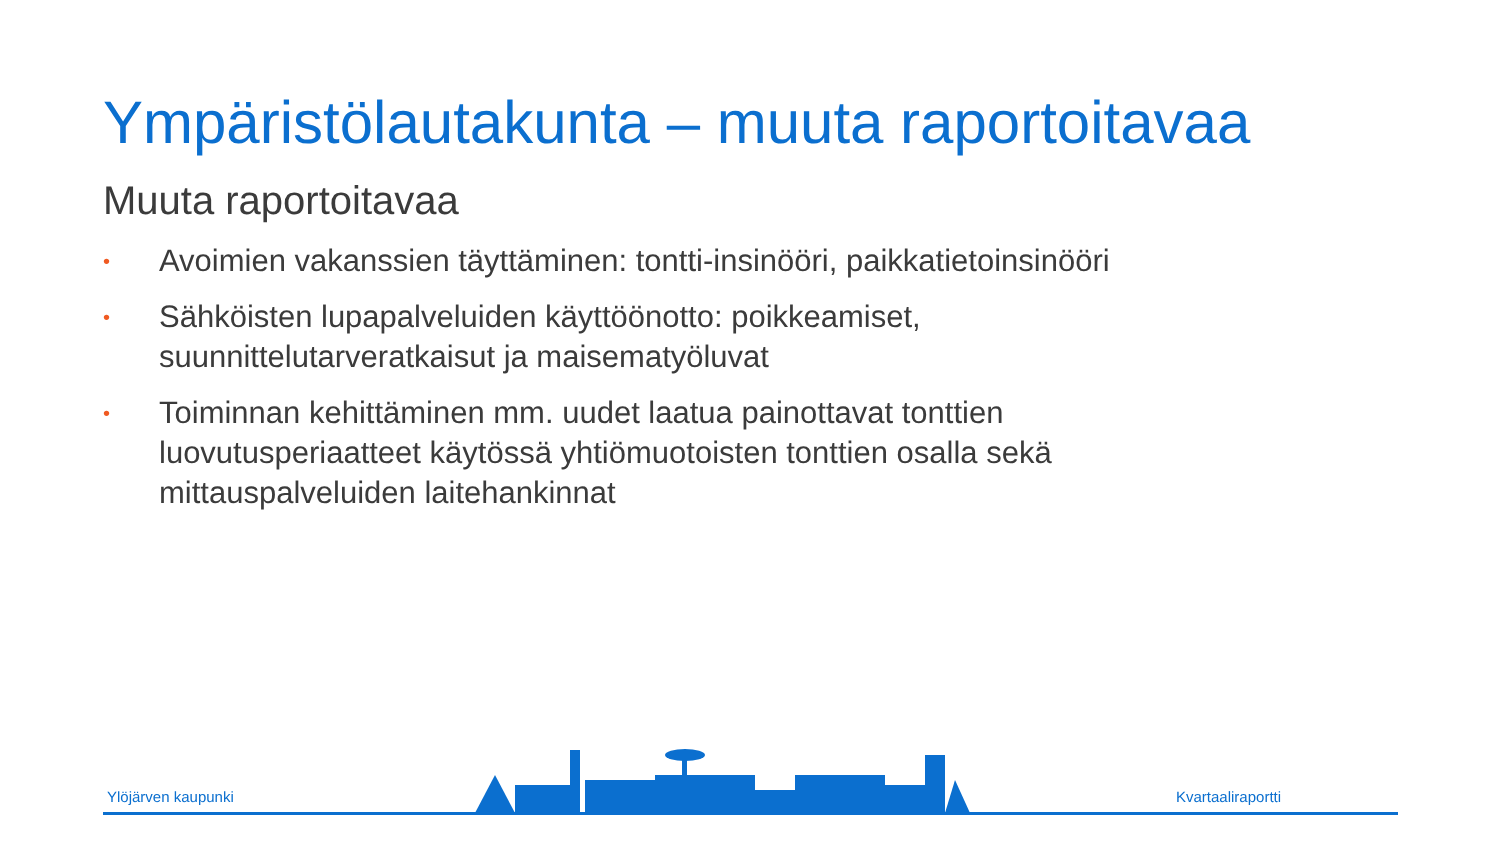Ympäristölautakunta – muuta raportoitavaa
Muuta raportoitavaa
• Avoimien vakanssien täyttäminen: tontti-insinööri, paikkatietoinsinööri
• Sähköisten lupapalveluiden käyttöönotto: poikkeamiset, suunnittelutarveratkaisut ja maisematyöluvat
• Toiminnan kehittäminen mm. uudet laatua painottavat tonttien luovutusperiaatteet käytössä yhtiömuotoisten tonttien osalla sekä mittauspalveluiden laitehankinnat
Ylöjärven kaupunki Kvartaaliraportti